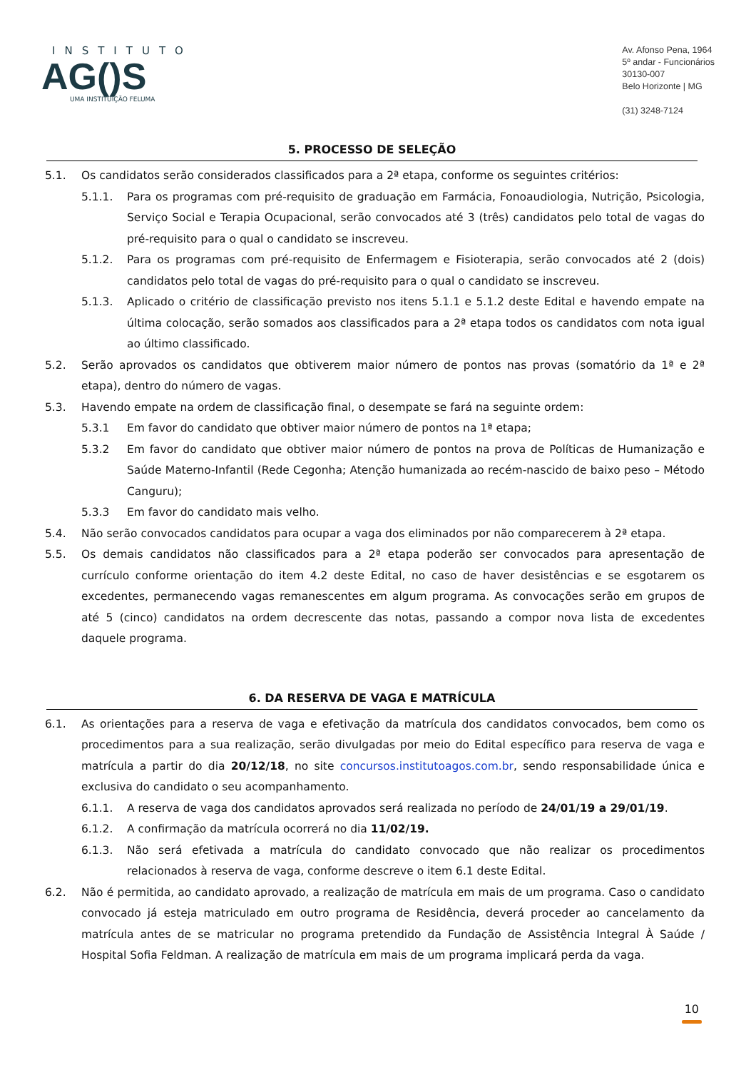INSTITUTO
AG()S
UMA INSTITUIÇÃO FELUMA
Av. Afonso Pena, 1964
5º andar - Funcionários
30130-007
Belo Horizonte | MG
(31) 3248-7124
5. PROCESSO DE SELEÇÃO
5.1. Os candidatos serão considerados classificados para a 2ª etapa, conforme os seguintes critérios:
5.1.1. Para os programas com pré-requisito de graduação em Farmácia, Fonoaudiologia, Nutrição, Psicologia, Serviço Social e Terapia Ocupacional, serão convocados até 3 (três) candidatos pelo total de vagas do pré-requisito para o qual o candidato se inscreveu.
5.1.2. Para os programas com pré-requisito de Enfermagem e Fisioterapia, serão convocados até 2 (dois) candidatos pelo total de vagas do pré-requisito para o qual o candidato se inscreveu.
5.1.3. Aplicado o critério de classificação previsto nos itens 5.1.1 e 5.1.2 deste Edital e havendo empate na última colocação, serão somados aos classificados para a 2ª etapa todos os candidatos com nota igual ao último classificado.
5.2. Serão aprovados os candidatos que obtiverem maior número de pontos nas provas (somatório da 1ª e 2ª etapa), dentro do número de vagas.
5.3. Havendo empate na ordem de classificação final, o desempate se fará na seguinte ordem:
5.3.1 Em favor do candidato que obtiver maior número de pontos na 1ª etapa;
5.3.2 Em favor do candidato que obtiver maior número de pontos na prova de Políticas de Humanização e Saúde Materno-Infantil (Rede Cegonha; Atenção humanizada ao recém-nascido de baixo peso – Método Canguru);
5.3.3 Em favor do candidato mais velho.
5.4. Não serão convocados candidatos para ocupar a vaga dos eliminados por não comparecerem à 2ª etapa.
5.5. Os demais candidatos não classificados para a 2ª etapa poderão ser convocados para apresentação de currículo conforme orientação do item 4.2 deste Edital, no caso de haver desistências e se esgotarem os excedentes, permanecendo vagas remanescentes em algum programa. As convocações serão em grupos de até 5 (cinco) candidatos na ordem decrescente das notas, passando a compor nova lista de excedentes daquele programa.
6. DA RESERVA DE VAGA E MATRÍCULA
6.1. As orientações para a reserva de vaga e efetivação da matrícula dos candidatos convocados, bem como os procedimentos para a sua realização, serão divulgadas por meio do Edital específico para reserva de vaga e matrícula a partir do dia 20/12/18, no site concursos.institutoagos.com.br, sendo responsabilidade única e exclusiva do candidato o seu acompanhamento.
6.1.1. A reserva de vaga dos candidatos aprovados será realizada no período de 24/01/19 a 29/01/19.
6.1.2. A confirmação da matrícula ocorrerá no dia 11/02/19.
6.1.3. Não será efetivada a matrícula do candidato convocado que não realizar os procedimentos relacionados à reserva de vaga, conforme descreve o item 6.1 deste Edital.
6.2. Não é permitida, ao candidato aprovado, a realização de matrícula em mais de um programa. Caso o candidato convocado já esteja matriculado em outro programa de Residência, deverá proceder ao cancelamento da matrícula antes de se matricular no programa pretendido da Fundação de Assistência Integral À Saúde / Hospital Sofia Feldman. A realização de matrícula em mais de um programa implicará perda da vaga.
10